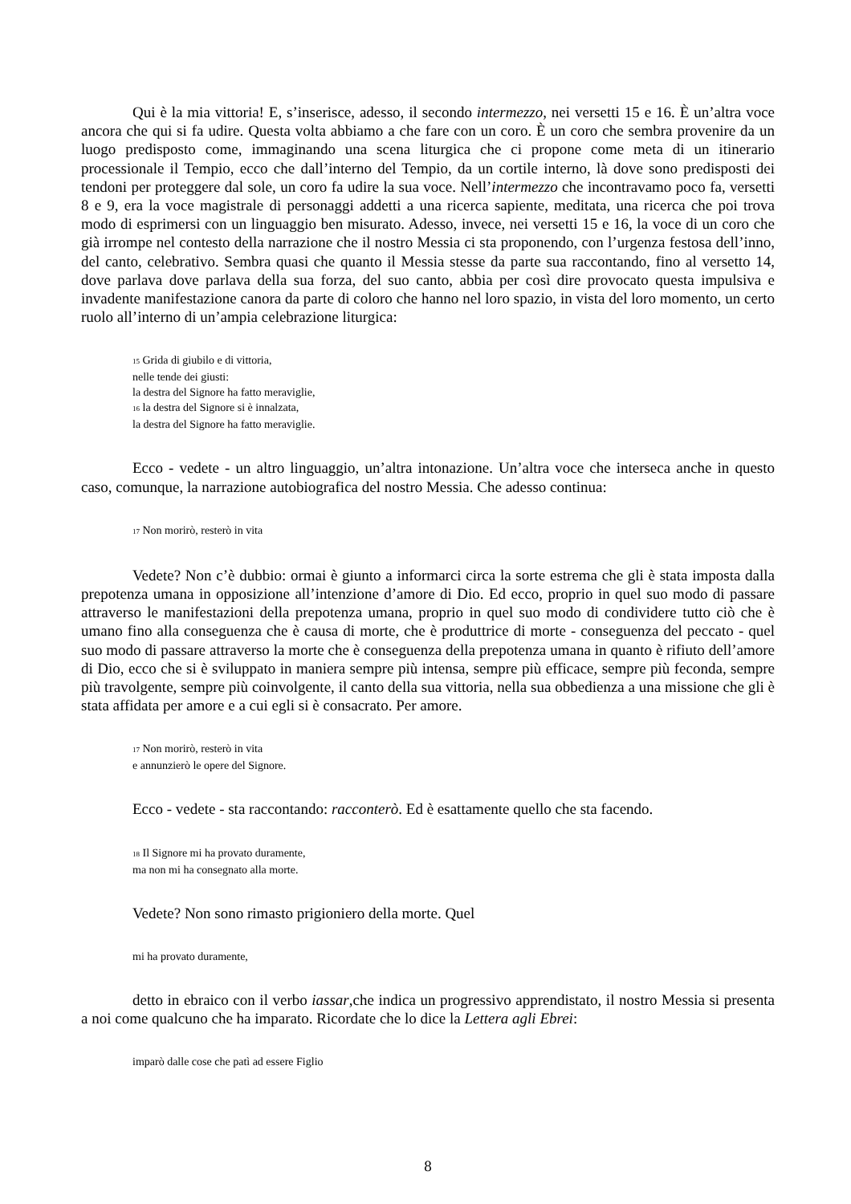Qui è la mia vittoria! E, s’inserisce, adesso, il secondo intermezzo, nei versetti 15 e 16. È un’altra voce ancora che qui si fa udire. Questa volta abbiamo a che fare con un coro. È un coro che sembra provenire da un luogo predisposto come, immaginando una scena liturgica che ci propone come meta di un itinerario processionale il Tempio, ecco che dall’interno del Tempio, da un cortile interno, là dove sono predisposti dei tendoni per proteggere dal sole, un coro fa udire la sua voce. Nell’intermezzo che incontravamo poco fa, versetti 8 e 9, era la voce magistrale di personaggi addetti a una ricerca sapiente, meditata, una ricerca che poi trova modo di esprimersi con un linguaggio ben misurato. Adesso, invece, nei versetti 15 e 16, la voce di un coro che già irrompe nel contesto della narrazione che il nostro Messia ci sta proponendo, con l’urgenza festosa dell’inno, del canto, celebrativo. Sembra quasi che quanto il Messia stesse da parte sua raccontando, fino al versetto 14, dove parlava dove parlava della sua forza, del suo canto, abbia per così dire provocato questa impulsiva e invadente manifestazione canora da parte di coloro che hanno nel loro spazio, in vista del loro momento, un certo ruolo all’interno di un’ampia celebrazione liturgica:
<sub>15</sub> Grida di giubilo e di vittoria,
nelle tende dei giusti:
la destra del Signore ha fatto meraviglie,
<sub>16</sub> la destra del Signore si è innalzata,
la destra del Signore ha fatto meraviglie.
Ecco - vedete - un altro linguaggio, un’altra intonazione. Un’altra voce che interseca anche in questo caso, comunque, la narrazione autobiografica del nostro Messia. Che adesso continua:
<sub>17</sub> Non morirò, resterò in vita
Vedete? Non c’è dubbio: ormai è giunto a informarci circa la sorte estrema che gli è stata imposta dalla prepotenza umana in opposizione all’intenzione d’amore di Dio. Ed ecco, proprio in quel suo modo di passare attraverso le manifestazioni della prepotenza umana, proprio in quel suo modo di condividere tutto ciò che è umano fino alla conseguenza che è causa di morte, che è produttrice di morte - conseguenza del peccato - quel suo modo di passare attraverso la morte che è conseguenza della prepotenza umana in quanto è rifiuto dell’amore di Dio, ecco che si è sviluppato in maniera sempre più intensa, sempre più efficace, sempre più feconda, sempre più travolgente, sempre più coinvolgente, il canto della sua vittoria, nella sua obbedienza a una missione che gli è stata affidata per amore e a cui egli si è consacrato. Per amore.
<sub>17</sub> Non morirò, resterò in vita
e annunzierò le opere del Signore.
Ecco - vedete - sta raccontando: racconterò. Ed è esattamente quello che sta facendo.
<sub>18</sub> Il Signore mi ha provato duramente,
ma non mi ha consegnato alla morte.
Vedete? Non sono rimasto prigioniero della morte. Quel
mi ha provato duramente,
detto in ebraico con il verbo iassar,che indica un progressivo apprendistato, il nostro Messia si presenta a noi come qualcuno che ha imparato. Ricordate che lo dice la Lettera agli Ebrei:
imparò dalle cose che patì ad essere Figlio
8